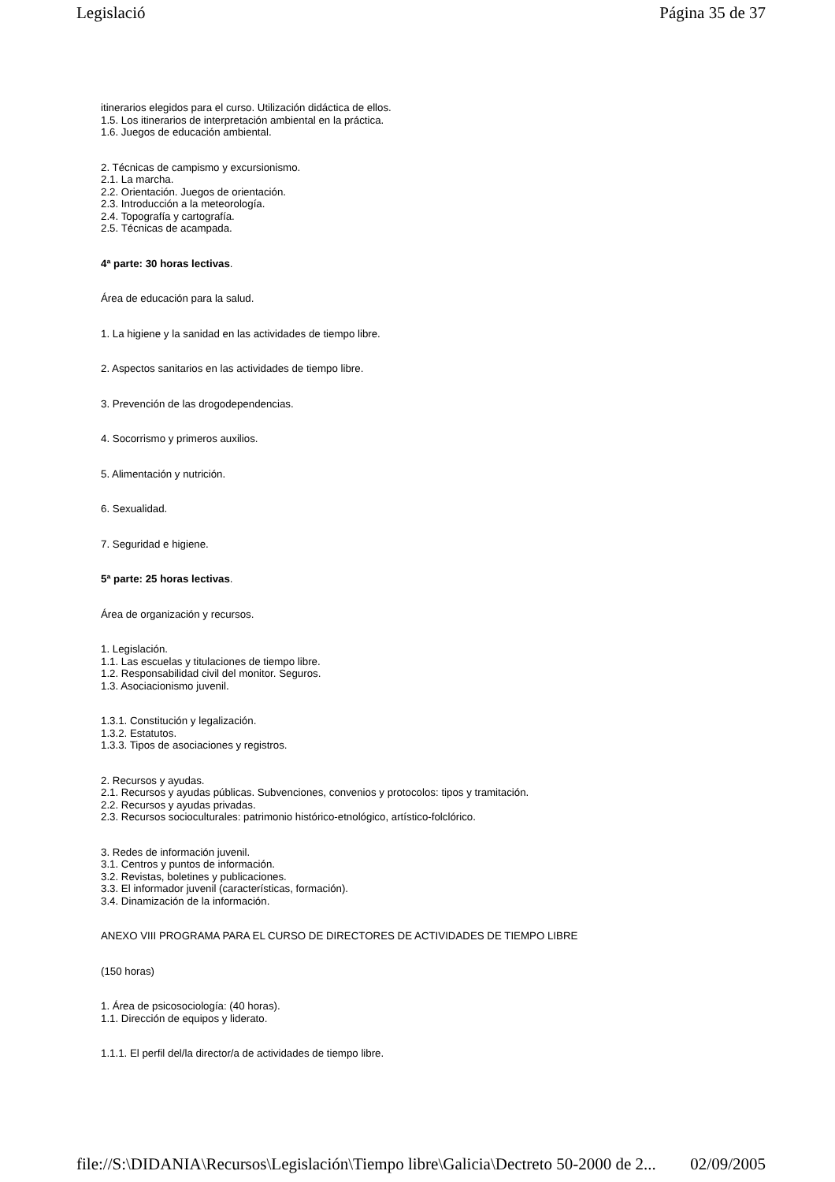Legislació Página 35 de 37
itinerarios elegidos para el curso. Utilización didáctica de ellos.
1.5. Los itinerarios de interpretación ambiental en la práctica.
1.6. Juegos de educación ambiental.
2. Técnicas de campismo y excursionismo.
2.1. La marcha.
2.2. Orientación. Juegos de orientación.
2.3. Introducción a la meteorología.
2.4. Topografía y cartografía.
2.5. Técnicas de acampada.
4ª parte: 30 horas lectivas.
Área de educación para la salud.
1. La higiene y la sanidad en las actividades de tiempo libre.
2. Aspectos sanitarios en las actividades de tiempo libre.
3. Prevención de las drogodependencias.
4. Socorrismo y primeros auxilios.
5. Alimentación y nutrición.
6. Sexualidad.
7. Seguridad e higiene.
5ª parte: 25 horas lectivas.
Área de organización y recursos.
1. Legislación.
1.1. Las escuelas y titulaciones de tiempo libre.
1.2. Responsabilidad civil del monitor. Seguros.
1.3. Asociacionismo juvenil.
1.3.1. Constitución y legalización.
1.3.2. Estatutos.
1.3.3. Tipos de asociaciones y registros.
2. Recursos y ayudas.
2.1. Recursos y ayudas públicas. Subvenciones, convenios y protocolos: tipos y tramitación.
2.2. Recursos y ayudas privadas.
2.3. Recursos socioculturales: patrimonio histórico-etnológico, artístico-folclórico.
3. Redes de información juvenil.
3.1. Centros y puntos de información.
3.2. Revistas, boletines y publicaciones.
3.3. El informador juvenil (características, formación).
3.4. Dinamización de la información.
ANEXO VIII PROGRAMA PARA EL CURSO DE DIRECTORES DE ACTIVIDADES DE TIEMPO LIBRE
(150 horas)
1. Área de psicosociología: (40 horas).
1.1. Dirección de equipos y liderato.
1.1.1. El perfil del/la director/a de actividades de tiempo libre.
file://S:\DIDANIA\Recursos\Legislación\Tiempo libre\Galicia\Dectreto 50-2000 de 2... 02/09/2005